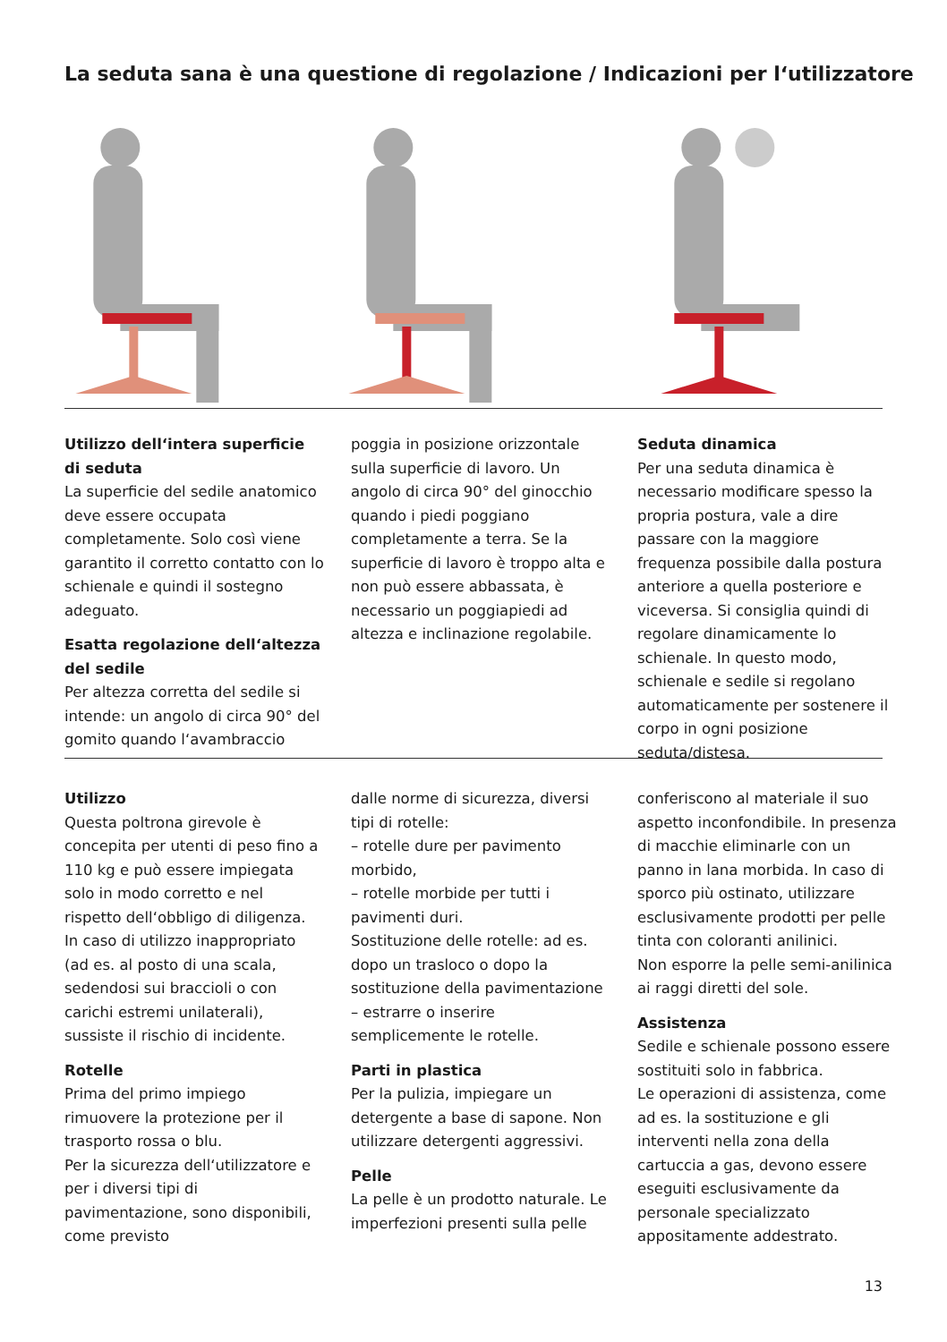La seduta sana è una questione di regolazione / Indicazioni per l‘utilizzatore
Utilizzo dell‘intera superficie di seduta
La superficie del sedile anatomico deve essere occupata completamente. Solo così viene garantito il corretto contatto con lo schienale e quindi il sostegno adeguato.
Esatta regolazione dell‘altezza del sedile
Per altezza corretta del sedile si intende: un angolo di circa 90° del gomito quando l‘avambraccio
poggia in posizione orizzontale sulla superficie di lavoro. Un angolo di circa 90° del ginocchio quando i piedi poggiano completamente a terra. Se la superficie di lavoro è troppo alta e non può essere abbassata, è necessario un poggiapiedi ad altezza e inclinazione regolabile.
Seduta dinamica
Per una seduta dinamica è necessario modificare spesso la propria postura, vale a dire passare con la maggiore frequenza possibile dalla postura anteriore a quella posteriore e viceversa. Si consiglia quindi di regolare dinamicamente lo schienale. In questo modo, schienale e sedile si regolano automaticamente per sostenere il corpo in ogni posizione seduta/distesa.
Utilizzo
Questa poltrona girevole è concepita per utenti di peso fino a 110 kg e può essere impiegata solo in modo corretto e nel rispetto dell‘obbligo di diligenza. In caso di utilizzo inappropriato (ad es. al posto di una scala, sedendosi sui braccioli o con carichi estremi unilaterali), sussiste il rischio di incidente.
Rotelle
Prima del primo impiego rimuovere la protezione per il trasporto rossa o blu.
Per la sicurezza dell‘utilizzatore e per i diversi tipi di pavimentazione, sono disponibili, come previsto
dalle norme di sicurezza, diversi tipi di rotelle:
– rotelle dure per pavimento morbido,
– rotelle morbide per tutti i pavimenti duri.
Sostituzione delle rotelle: ad es. dopo un trasloco o dopo la sostituzione della pavimentazione – estrarre o inserire semplicemente le rotelle.
Parti in plastica
Per la pulizia, impiegare un detergente a base di sapone. Non utilizzare detergenti aggressivi.
Pelle
La pelle è un prodotto naturale. Le imperfezioni presenti sulla pelle
conferiscono al materiale il suo aspetto inconfondibile. In presenza di macchie eliminarle con un panno in lana morbida. In caso di sporco più ostinato, utilizzare esclusivamente prodotti per pelle tinta con coloranti anilinici.
Non esporre la pelle semi-anilinica ai raggi diretti del sole.
Assistenza
Sedile e schienale possono essere sostituiti solo in fabbrica.
Le operazioni di assistenza, come ad es. la sostituzione e gli interventi nella zona della cartuccia a gas, devono essere eseguiti esclusivamente da personale specializzato appositamente addestrato.
13